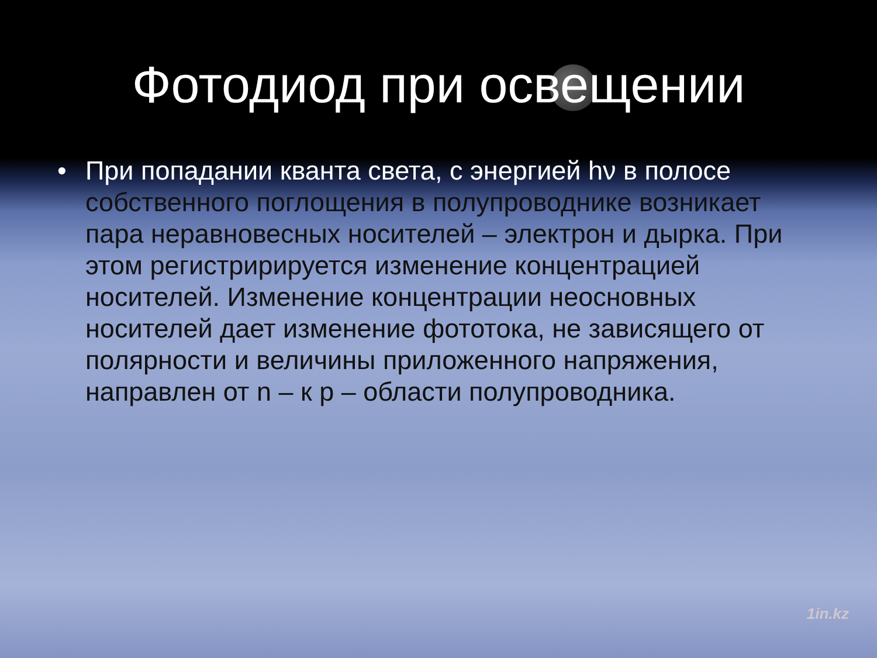Фотодиод при освещении
• При попадании кванта света, с энергией hν в полосе собственного поглощения в полупроводнике возникает пара неравновесных носителей – электрон и дырка. При этом регистририруется изменение концентрацией носителей. Изменение концентрации неосновных носителей дает изменение фототока, не зависящего от полярности и величины приложенного напряжения, направлен от n – к p – области полупроводника.
1in.kz